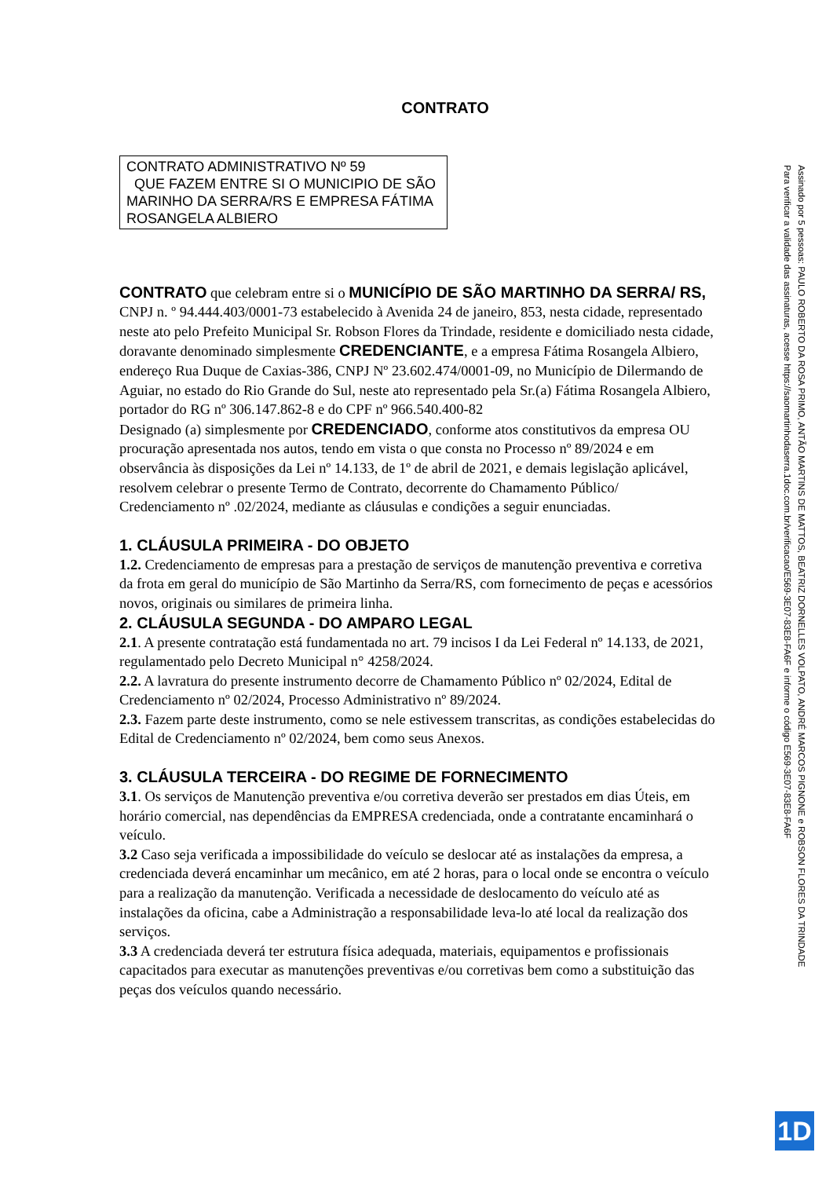CONTRATO
CONTRATO ADMINISTRATIVO Nº 59
QUE FAZEM ENTRE SI O MUNICIPIO DE SÃO MARINHO DA SERRA/RS E EMPRESA FÁTIMA ROSANGELA ALBIERO
CONTRATO que celebram entre si o MUNICÍPIO DE SÃO MARTINHO DA SERRA/ RS, CNPJ n. º 94.444.403/0001-73 estabelecido à Avenida 24 de janeiro, 853, nesta cidade, representado neste ato pelo Prefeito Municipal Sr. Robson Flores da Trindade, residente e domiciliado nesta cidade, doravante denominado simplesmente CREDENCIANTE, e a empresa Fátima Rosangela Albiero, endereço Rua Duque de Caxias-386, CNPJ Nº 23.602.474/0001-09, no Município de Dilermando de Aguiar, no estado do Rio Grande do Sul, neste ato representado pela Sr.(a) Fátima Rosangela Albiero, portador do RG nº 306.147.862-8 e do CPF nº 966.540.400-82
Designado (a) simplesmente por CREDENCIADO, conforme atos constitutivos da empresa OU procuração apresentada nos autos, tendo em vista o que consta no Processo nº 89/2024 e em observância às disposições da Lei nº 14.133, de 1º de abril de 2021, e demais legislação aplicável, resolvem celebrar o presente Termo de Contrato, decorrente do Chamamento Público/ Credenciamento nº .02/2024, mediante as cláusulas e condições a seguir enunciadas.
1. CLÁUSULA PRIMEIRA - DO OBJETO
1.2. Credenciamento de empresas para a prestação de serviços de manutenção preventiva e corretiva da frota em geral do município de São Martinho da Serra/RS, com fornecimento de peças e acessórios novos, originais ou similares de primeira linha.
2. CLÁUSULA SEGUNDA - DO AMPARO LEGAL
2.1. A presente contratação está fundamentada no art. 79 incisos I da Lei Federal nº 14.133, de 2021, regulamentado pelo Decreto Municipal n° 4258/2024.
2.2. A lavratura do presente instrumento decorre de Chamamento Público nº 02/2024, Edital de Credenciamento nº 02/2024, Processo Administrativo nº 89/2024.
2.3. Fazem parte deste instrumento, como se nele estivessem transcritas, as condições estabelecidas do Edital de Credenciamento nº 02/2024, bem como seus Anexos.
3. CLÁUSULA TERCEIRA - DO REGIME DE FORNECIMENTO
3.1. Os serviços de Manutenção preventiva e/ou corretiva deverão ser prestados em dias Úteis, em horário comercial, nas dependências da EMPRESA credenciada, onde a contratante encaminhará o veículo.
3.2 Caso seja verificada a impossibilidade do veículo se deslocar até as instalações da empresa, a credenciada deverá encaminhar um mecânico, em até 2 horas, para o local onde se encontra o veículo para a realização da manutenção. Verificada a necessidade de deslocamento do veículo até as instalações da oficina, cabe a Administração a responsabilidade leva-lo até local da realização dos serviços.
3.3 A credenciada deverá ter estrutura física adequada, materiais, equipamentos e profissionais capacitados para executar as manutenções preventivas e/ou corretivas bem como a substituição das peças dos veículos quando necessário.
Assinado por 5 pessoas: PAULO ROBERTO DA ROSA PRIMO, ANTÃO MARTINS DE MATTOS, BEATRIZ DORNELLES VOLPATO, ANDRÉ MARCOS PIGNONE e ROBSON FLORES DA TRINDADE
Para verificar a validade das assinaturas, acesse https://saomartinhodaserra.1doc.com.br/verificacao/E569-3E07-83E8-FA6F e informe o código E569-3E07-83E8-FA6F
1D